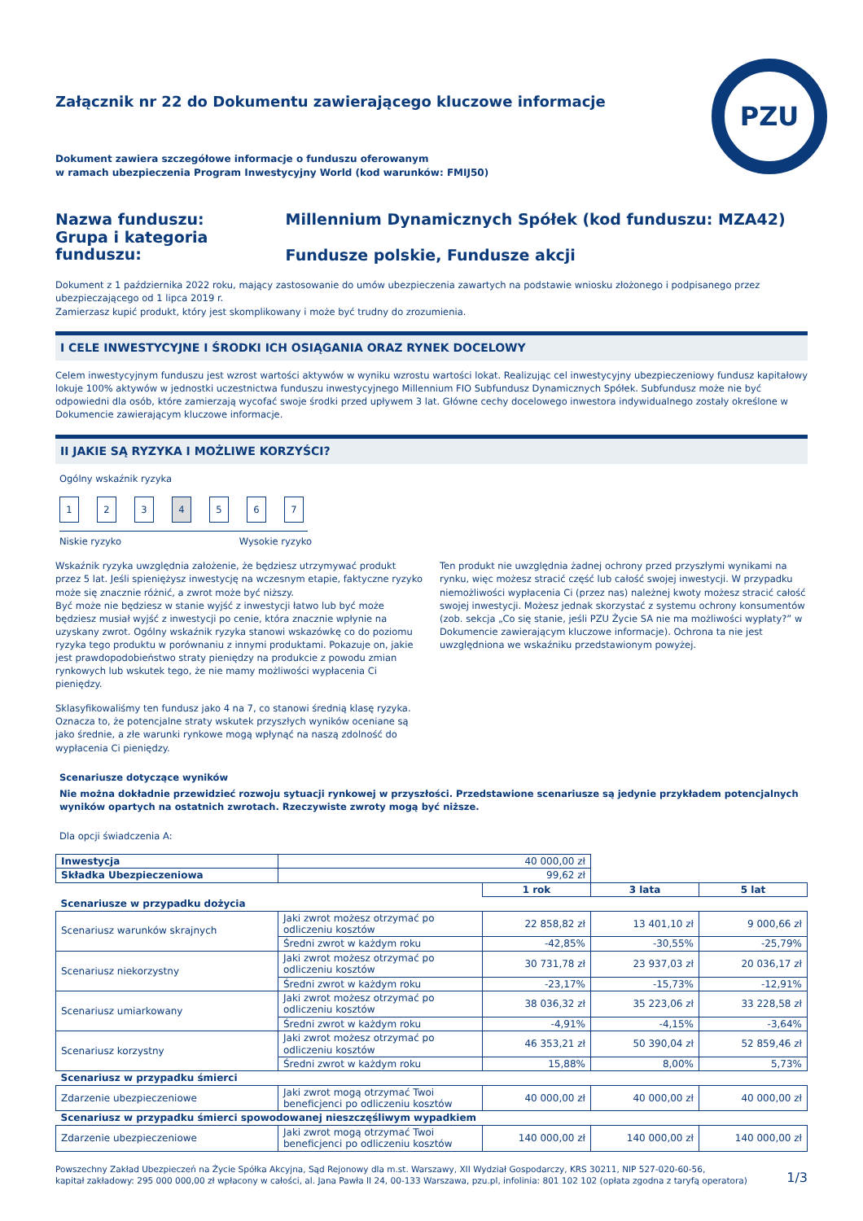PZU
Załącznik nr 22 do Dokumentu zawierającego kluczowe informacje
Dokument zawiera szczegółowe informacje o funduszu oferowanym
w ramach ubezpieczenia Program Inwestycyjny World (kod warunków: FMIJ50)
Nazwa funduszu: Millennium Dynamicznych Spółek (kod funduszu: MZA42)
Grupa i kategoria funduszu: Fundusze polskie, Fundusze akcji
Dokument z 1 października 2022 roku, mający zastosowanie do umów ubezpieczenia zawartych na podstawie wniosku złożonego i podpisanego przez ubezpieczającego od 1 lipca 2019 r.
Zamierzasz kupić produkt, który jest skomplikowany i może być trudny do zrozumienia.
I CELE INWESTYCYJNE I ŚRODKI ICH OSIĄGANIA ORAZ RYNEK DOCELOWY
Celem inwestycyjnym funduszu jest wzrost wartości aktywów w wyniku wzrostu wartości lokat. Realizując cel inwestycyjny ubezpieczeniowy fundusz kapitałowy lokuje 100% aktywów w jednostki uczestnictwa funduszu inwestycyjnego Millennium FIO Subfundusz Dynamicznych Spółek. Subfundusz może nie być odpowiedni dla osób, które zamierzają wycofać swoje środki przed upływem 3 lat. Główne cechy docelowego inwestora indywidualnego zostały określone w Dokumencie zawierającym kluczowe informacje.
II JAKIE SĄ RYZYKA I MOŻLIWE KORZYŚCI?
Ogólny wskaźnik ryzyka
1234567
Niskie ryzyko Wysokie ryzyko
Wskaźnik ryzyka uwzględnia założenie, że będziesz utrzymywać produkt przez 5 lat. Jeśli spieniężysz inwestycję na wczesnym etapie, faktyczne ryzyko może się znacznie różnić, a zwrot może być niższy.
Być może nie będziesz w stanie wyjść z inwestycji łatwo lub być może będziesz musiał wyjść z inwestycji po cenie, która znacznie wpłynie na uzyskany zwrot. Ogólny wskaźnik ryzyka stanowi wskazówkę co do poziomu ryzyka tego produktu w porównaniu z innymi produktami. Pokazuje on, jakie jest prawdopodobieństwo straty pieniędzy na produkcie z powodu zmian rynkowych lub wskutek tego, że nie mamy możliwości wypłacenia Ci pieniędzy.
Sklasyfikowaliśmy ten fundusz jako 4 na 7, co stanowi średnią klasę ryzyka. Oznacza to, że potencjalne straty wskutek przyszłych wyników oceniane są jako średnie, a złe warunki rynkowe mogą wpłynąć na naszą zdolność do wypłacenia Ci pieniędzy.
Ten produkt nie uwzględnia żadnej ochrony przed przyszłymi wynikami na rynku, więc możesz stracić część lub całość swojej inwestycji. W przypadku niemożliwości wypłacenia Ci (przez nas) należnej kwoty możesz stracić całość swojej inwestycji. Możesz jednak skorzystać z systemu ochrony konsumentów (zob. sekcja „Co się stanie, jeśli PZU Życie SA nie ma możliwości wypłaty?” w Dokumencie zawierającym kluczowe informacje). Ochrona ta nie jest uwzględniona we wskaźniku przedstawionym powyżej.
Scenariusze dotyczące wyników
Nie można dokładnie przewidzieć rozwoju sytuacji rynkowej w przyszłości. Przedstawione scenariusze są jedynie przykładem potencjalnych wyników opartych na ostatnich zwrotach. Rzeczywiste zwroty mogą być niższe.
Dla opcji świadczenia A:
| Inwestycja | 40 000,00 zł | | | |
| Składka Ubezpieczeniowa | 99,62 zł | | | |
| | | 1 rok | 3 lata | 5 lat |
| Scenariusze w przypadku dożycia | | | | |
| Scenariusz warunków skrajnych | Jaki zwrot możesz otrzymać po odliczeniu kosztów | 22 858,82 zł | 13 401,10 zł | 9 000,66 zł |
| | Średni zwrot w każdym roku | -42,85% | -30,55% | -25,79% |
| Scenariusz niekorzystny | Jaki zwrot możesz otrzymać po odliczeniu kosztów | 30 731,78 zł | 23 937,03 zł | 20 036,17 zł |
| | Średni zwrot w każdym roku | -23,17% | -15,73% | -12,91% |
| Scenariusz umiarkowany | Jaki zwrot możesz otrzymać po odliczeniu kosztów | 38 036,32 zł | 35 223,06 zł | 33 228,58 zł |
| | Średni zwrot w każdym roku | -4,91% | -4,15% | -3,64% |
| Scenariusz korzystny | Jaki zwrot możesz otrzymać po odliczeniu kosztów | 46 353,21 zł | 50 390,04 zł | 52 859,46 zł |
| | Średni zwrot w każdym roku | 15,88% | 8,00% | 5,73% |
| Scenariusz w przypadku śmierci | | | | |
| Zdarzenie ubezpieczeniowe | Jaki zwrot mogą otrzymać Twoi beneficjenci po odliczeniu kosztów | 40 000,00 zł | 40 000,00 zł | 40 000,00 zł |
| Scenariusz w przypadku śmierci spowodowanej nieszczęśliwym wypadkiem | | | | |
| Zdarzenie ubezpieczeniowe | Jaki zwrot mogą otrzymać Twoi beneficjenci po odliczeniu kosztów | 140 000,00 zł | 140 000,00 zł | 140 000,00 zł |
Powszechny Zakład Ubezpieczeń na Życie Spółka Akcyjna, Sąd Rejonowy dla m.st. Warszawy, XII Wydział Gospodarczy, KRS 30211, NIP 527-020-60-56,
kapitał zakładowy: 295 000 000,00 zł wpłacony w całości, al. Jana Pawła II 24, 00-133 Warszawa, pzu.pl, infolinia: 801 102 102 (opłata zgodna z taryfą operatora)
1/3